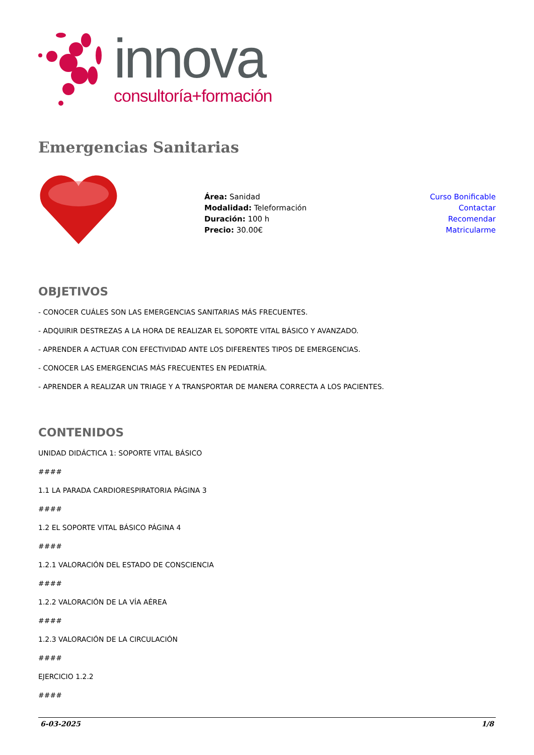innova
consultoría+formación
Emergencias Sanitarias
Área: Sanidad
Modalidad: Teleformación
Duración: 100 h
Precio: 30.00€
Curso Bonificable
Contactar
Recomendar
Matricularme
OBJETIVOS
- CONOCER CUÁLES SON LAS EMERGENCIAS SANITARIAS MÁS FRECUENTES.
- ADQUIRIR DESTREZAS A LA HORA DE REALIZAR EL SOPORTE VITAL BÁSICO Y AVANZADO.
- APRENDER A ACTUAR CON EFECTIVIDAD ANTE LOS DIFERENTES TIPOS DE EMERGENCIAS.
- CONOCER LAS EMERGENCIAS MÁS FRECUENTES EN PEDIATRÍA.
- APRENDER A REALIZAR UN TRIAGE Y A TRANSPORTAR DE MANERA CORRECTA A LOS PACIENTES.
CONTENIDOS
UNIDAD DIDÁCTICA 1: SOPORTE VITAL BÁSICO
####
1.1 LA PARADA CARDIORESPIRATORIA PÁGINA 3
####
1.2 EL SOPORTE VITAL BÁSICO PÁGINA 4
####
1.2.1 VALORACIÓN DEL ESTADO DE CONSCIENCIA
####
1.2.2 VALORACIÓN DE LA VÍA AÉREA
####
1.2.3 VALORACIÓN DE LA CIRCULACIÓN
####
EJERCICIO 1.2.2
####
6-03-2025 1/8